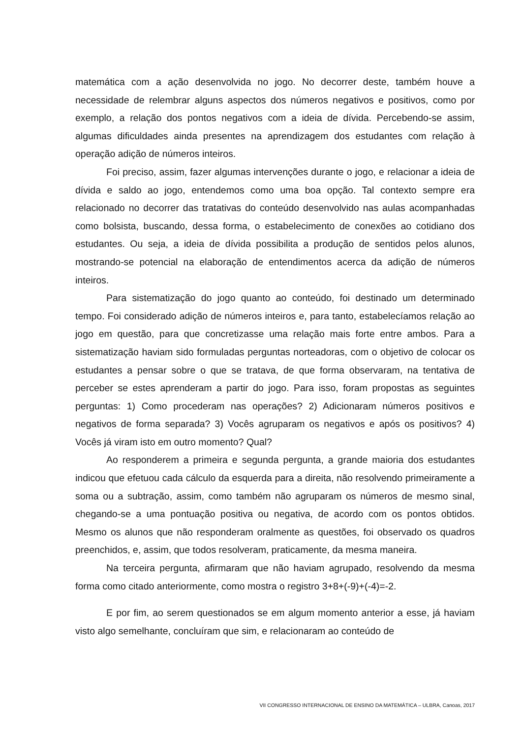matemática com a ação desenvolvida no jogo. No decorrer deste, também houve a necessidade de relembrar alguns aspectos dos números negativos e positivos, como por exemplo, a relação dos pontos negativos com a ideia de dívida. Percebendo-se assim, algumas dificuldades ainda presentes na aprendizagem dos estudantes com relação à operação adição de números inteiros.
Foi preciso, assim, fazer algumas intervenções durante o jogo, e relacionar a ideia de dívida e saldo ao jogo, entendemos como uma boa opção. Tal contexto sempre era relacionado no decorrer das tratativas do conteúdo desenvolvido nas aulas acompanhadas como bolsista, buscando, dessa forma, o estabelecimento de conexões ao cotidiano dos estudantes. Ou seja, a ideia de dívida possibilita a produção de sentidos pelos alunos, mostrando-se potencial na elaboração de entendimentos acerca da adição de números inteiros.
Para sistematização do jogo quanto ao conteúdo, foi destinado um determinado tempo. Foi considerado adição de números inteiros e, para tanto, estabelecíamos relação ao jogo em questão, para que concretizasse uma relação mais forte entre ambos. Para a sistematização haviam sido formuladas perguntas norteadoras, com o objetivo de colocar os estudantes a pensar sobre o que se tratava, de que forma observaram, na tentativa de perceber se estes aprenderam a partir do jogo. Para isso, foram propostas as seguintes perguntas: 1) Como procederam nas operações? 2) Adicionaram números positivos e negativos de forma separada? 3) Vocês agruparam os negativos e após os positivos? 4) Vocês já viram isto em outro momento? Qual?
Ao responderem a primeira e segunda pergunta, a grande maioria dos estudantes indicou que efetuou cada cálculo da esquerda para a direita, não resolvendo primeiramente a soma ou a subtração, assim, como também não agruparam os números de mesmo sinal, chegando-se a uma pontuação positiva ou negativa, de acordo com os pontos obtidos. Mesmo os alunos que não responderam oralmente as questões, foi observado os quadros preenchidos, e, assim, que todos resolveram, praticamente, da mesma maneira.
Na terceira pergunta, afirmaram que não haviam agrupado, resolvendo da mesma forma como citado anteriormente, como mostra o registro 3+8+(-9)+(-4)=-2.
E por fim, ao serem questionados se em algum momento anterior a esse, já haviam visto algo semelhante, concluíram que sim, e relacionaram ao conteúdo de
VII CONGRESSO INTERNACIONAL DE ENSINO DA MATEMÁTICA – ULBRA, Canoas, 2017